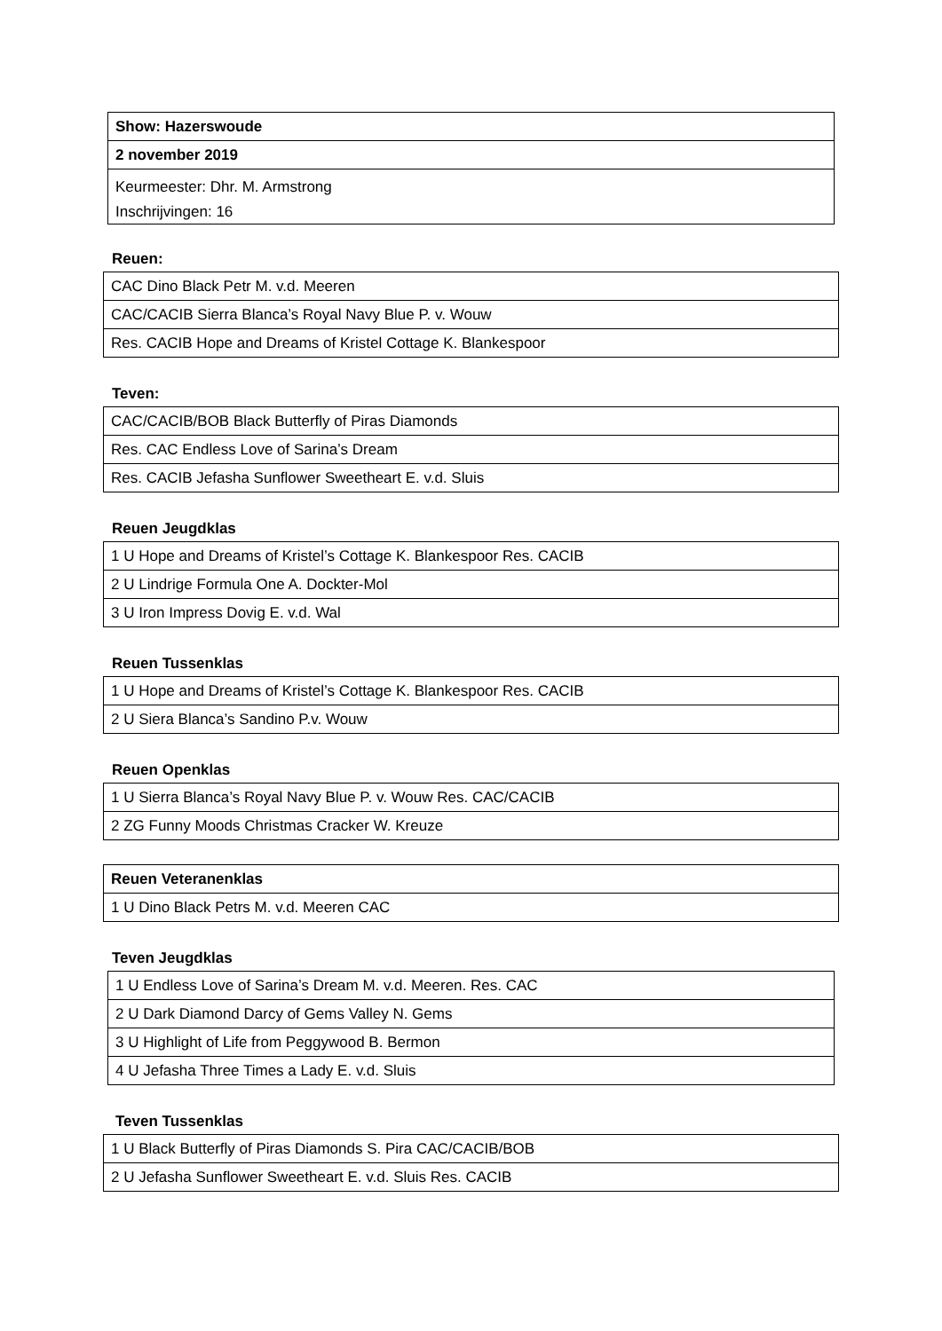| Show: Hazerswoude |
| 2 november 2019 |
| Keurmeester: Dhr. M. Armstrong |
| Inschrijvingen: 16 |
Reuen:
| CAC Dino Black Petr M. v.d. Meeren |
| CAC/CACIB Sierra Blanca’s Royal Navy Blue P. v. Wouw |
| Res. CACIB Hope and Dreams of Kristel Cottage K. Blankespoor |
Teven:
| CAC/CACIB/BOB Black Butterfly of Piras Diamonds |
| Res. CAC Endless Love of Sarina’s Dream |
| Res. CACIB Jefasha Sunflower Sweetheart E. v.d. Sluis |
Reuen Jeugdklas
| 1 U Hope and Dreams of Kristel’s Cottage K. Blankespoor Res. CACIB |
| 2 U Lindrige Formula One A. Dockter-Mol |
| 3 U Iron Impress Dovig E. v.d. Wal |
Reuen Tussenklas
| 1 U Hope and Dreams of Kristel’s Cottage K. Blankespoor Res. CACIB |
| 2 U Siera Blanca’s Sandino P.v. Wouw |
Reuen Openklas
| 1 U Sierra Blanca’s Royal Navy Blue P. v. Wouw Res. CAC/CACIB |
| 2 ZG Funny Moods Christmas Cracker W. Kreuze |
| Reuen Veteranenklas |
| 1 U Dino Black Petrs M. v.d. Meeren CAC |
Teven Jeugdklas
| 1 U Endless Love of Sarina’s Dream M. v.d. Meeren. Res. CAC |
| 2 U Dark Diamond Darcy of Gems Valley N. Gems |
| 3 U Highlight of Life from Peggywood B. Bermon |
| 4 U Jefasha Three Times a Lady E. v.d. Sluis |
Teven Tussenklas
| 1 U Black Butterfly of Piras Diamonds S. Pira CAC/CACIB/BOB |
| 2 U Jefasha Sunflower Sweetheart E. v.d. Sluis Res. CACIB |